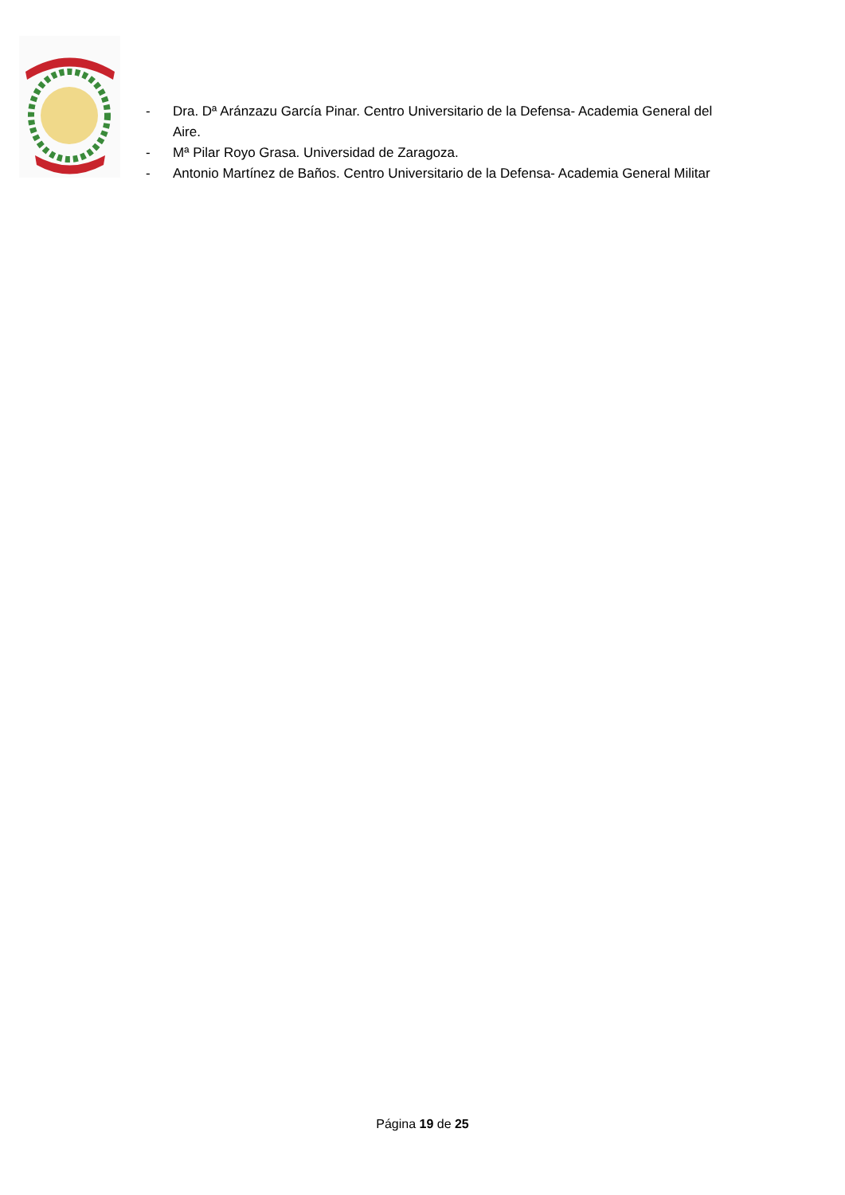- Dra. Dª Aránzazu García Pinar. Centro Universitario de la Defensa- Academia General del Aire.
- Mª Pilar Royo Grasa. Universidad de Zaragoza.
- Antonio Martínez de Baños. Centro Universitario de la Defensa- Academia General Militar
Página 19 de 25